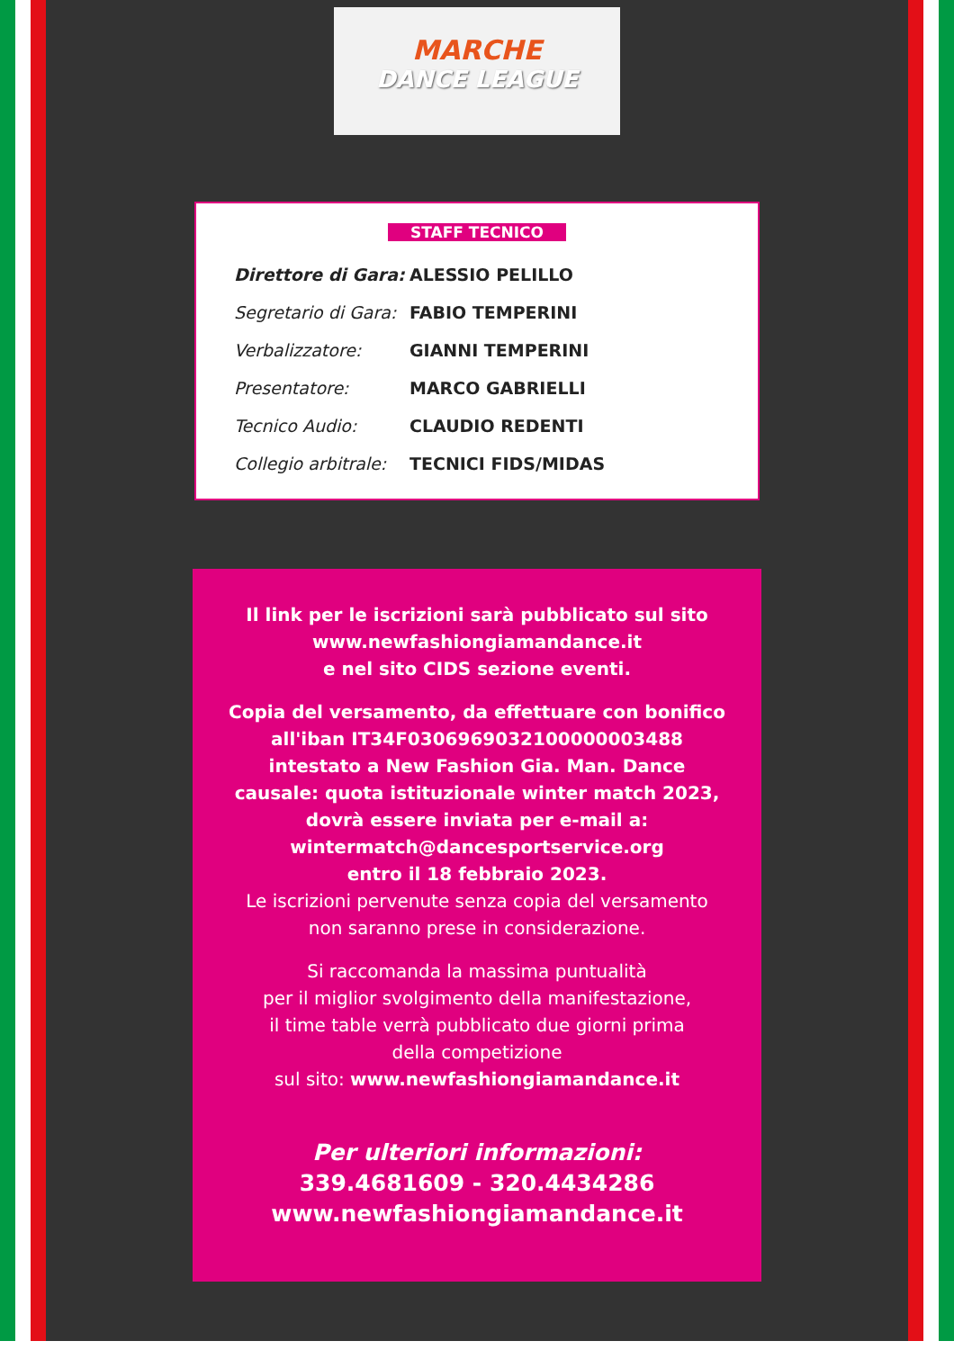MARCHE
DANCE LEAGUE
STAFF TECNICO
| Direttore di Gara: | ALESSIO PELILLO |
| Segretario di Gara: | FABIO TEMPERINI |
| Verbalizzatore: | GIANNI TEMPERINI |
| Presentatore: | MARCO GABRIELLI |
| Tecnico Audio: | CLAUDIO REDENTI |
| Collegio arbitrale: | TECNICI FIDS/MIDAS |
Il link per le iscrizioni sarà pubblicato sul sito
www.newfashiongiamandance.it
e nel sito CIDS sezione eventi.
Copia del versamento, da effettuare con bonifico
all'iban IT34F0306969032100000003488
intestato a New Fashion Gia. Man. Dance
causale: quota istituzionale winter match 2023,
dovrà essere inviata per e-mail a:
wintermatch@dancesportservice.org
entro il 18 febbraio 2023.
Le iscrizioni pervenute senza copia del versamento
non saranno prese in considerazione.
Si raccomanda la massima puntualità
per il miglior svolgimento della manifestazione,
il time table verrà pubblicato due giorni prima
della competizione
sul sito: www.newfashiongiamandance.it
Per ulteriori informazioni:
339.4681609 - 320.4434286
www.newfashiongiamandance.it